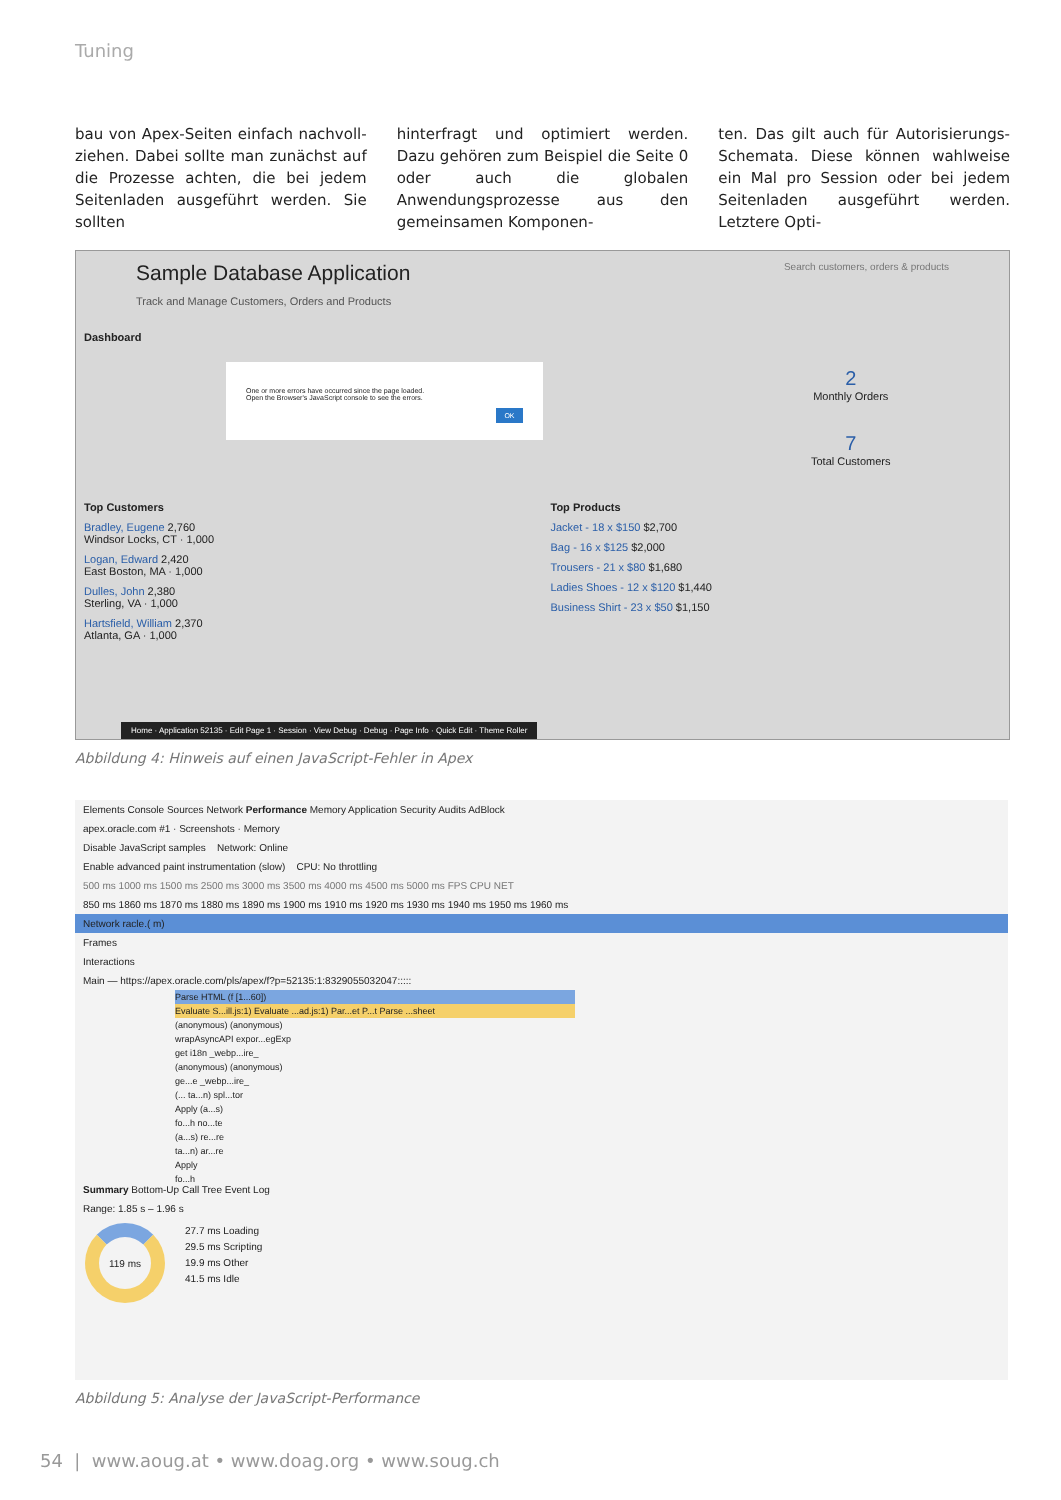Tuning
bau von Apex-Seiten einfach nachvoll­ziehen. Dabei sollte man zunächst auf die Prozesse achten, die bei jedem Sei­tenladen ausgeführt werden. Sie sollten
hinterfragt und optimiert werden. Dazu gehören zum Beispiel die Seite 0 oder auch die globalen Anwendungsprozes­se aus den gemeinsamen Komponen-
ten. Das gilt auch für Autorisierungs-Schemata. Diese können wahlweise ein Mal pro Session oder bei jedem Seiten­laden ausgeführt werden. Letztere Opti-
Sample Database Application Search customers, orders & products
Track and Manage Customers, Orders and Products
Dashboard
One or more errors have occurred since the page loaded.
Open the Browser's JavaScript console to see the errors.
OK
2
Monthly Orders
7
Total Customers
Top Customers
Bradley, Eugene 2,760
Windsor Locks, CT · 1,000
Logan, Edward 2,420
East Boston, MA · 1,000
Dulles, John 2,380
Sterling, VA · 1,000
Hartsfield, William 2,370
Atlanta, GA · 1,000
Top Products
Jacket - 18 x $150 $2,700
Bag - 16 x $125 $2,000
Trousers - 21 x $80 $1,680
Ladies Shoes - 12 x $120 $1,440
Business Shirt - 23 x $50 $1,150
Home · Application 52135 · Edit Page 1 · Session · View Debug · Debug · Page Info · Quick Edit · Theme Roller
Abbildung 4: Hinweis auf einen JavaScript-Fehler in Apex
Elements Console Sources Network Performance Memory Application Security Audits AdBlock
apex.oracle.com #1 · Screenshots · Memory
Disable JavaScript samples Network: Online
Enable advanced paint instrumentation (slow) CPU: No throttling
500 ms 1000 ms 1500 ms 2500 ms 3000 ms 3500 ms 4000 ms 4500 ms 5000 ms FPS CPU NET
850 ms 1860 ms 1870 ms 1880 ms 1890 ms 1900 ms 1910 ms 1920 ms 1930 ms 1940 ms 1950 ms 1960 ms
Network racle.( m)
Frames
Interactions
Main — https://apex.oracle.com/pls/apex/f?p=52135:1:8329055032047:::::
Parse HTML (f [1...60])
Evaluate S...ill.js:1) Evaluate ...ad.js:1) Par...et P...t Parse ...sheet
(anonymous) (anonymous)
wrapAsyncAPI expor...egExp
get i18n _webp...ire_
(anonymous) (anonymous)
ge...e _webp...ire_
(... ta...n) spl...tor
Apply (a...s)
fo...h no...te
(a...s) re...re
ta...n) ar...re
Apply
fo...h
Summary Bottom-Up Call Tree Event Log
Range: 1.85 s – 1.96 s
119 ms
27.7 ms Loading
29.5 ms Scripting
19.9 ms Other
41.5 ms Idle
Abbildung 5: Analyse der JavaScript-Performance
54 | www.aoug.at • www.doag.org • www.soug.ch